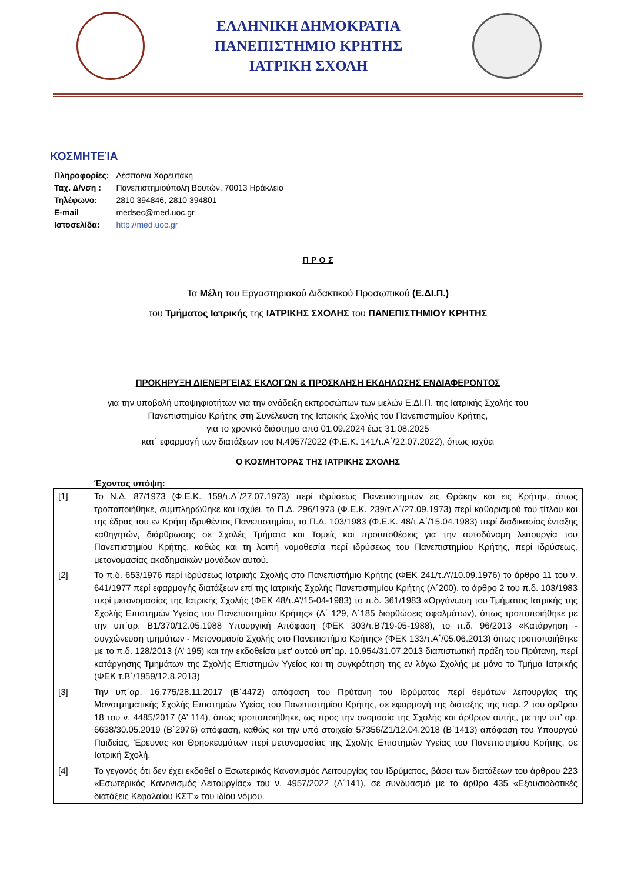ΕΛΛΗΝΙΚΗ ΔΗΜΟΚΡΑΤΙΑ
ΠΑΝΕΠΙΣΤΗΜΙΟ ΚΡΗΤΗΣ
ΙΑΤΡΙΚΗ ΣΧΟΛΗ
ΚΟΣΜΗΤΕΊΑ
| Πληροφορίες: | Δέσποινα Χορευτάκη |
| Ταχ. Δ/νση : | Πανεπιστημιούπολη Βουτών, 70013 Ηράκλειο |
| Τηλέφωνο: | 2810 394846, 2810 394801 |
| E-mail | medsec@med.uoc.gr |
| Ιστοσελίδα: | http://med.uoc.gr |
Π Ρ Ο Σ
Τα Μέλη του Εργαστηριακού Διδακτικού Προσωπικού (Ε.ΔΙ.Π.)
του Τμήματος Ιατρικής της ΙΑΤΡΙΚΗΣ ΣΧΟΛΗΣ του ΠΑΝΕΠΙΣΤΗΜΙΟΥ ΚΡΗΤΗΣ
ΠΡΟΚΗΡΥΞΗ ΔΙΕΝΕΡΓΕΙΑΣ ΕΚΛΟΓΩΝ & ΠΡΟΣΚΛΗΣΗ ΕΚΔΗΛΩΣΗΣ ΕΝΔΙΑΦΕΡΟΝΤΟΣ
για την υποβολή υποψηφιοτήτων για την ανάδειξη εκπροσώπων των μελών Ε.ΔΙ.Π. της Ιατρικής Σχολής του
Πανεπιστημίου Κρήτης στη Συνέλευση της Ιατρικής Σχολής του Πανεπιστημίου Κρήτης,
για το χρονικό διάστημα από 01.09.2024 έως 31.08.2025
κατ΄ εφαρμογή των διατάξεων του Ν.4957/2022 (Φ.Ε.Κ. 141/τ.Α΄/22.07.2022), όπως ισχύει
Ο ΚΟΣΜΗΤΟΡΑΣ ΤΗΣ ΙΑΤΡΙΚΗΣ ΣΧΟΛΗΣ
Έχοντας υπόψη:
| [1] | Το Ν.Δ. 87/1973 (Φ.Ε.Κ. 159/τ.Α΄/27.07.1973) περί ιδρύσεως Πανεπιστημίων εις Θράκην και εις Κρήτην, όπως τροποποιήθηκε, συμπληρώθηκε και ισχύει, το Π.Δ. 296/1973 (Φ.Ε.Κ. 239/τ.Α΄/27.09.1973) περί καθορισμού του τίτλου και της έδρας του εν Κρήτη ιδρυθέντος Πανεπιστημίου, το Π.Δ. 103/1983 (Φ.Ε.Κ. 48/τ.Α΄/15.04.1983) περί διαδικασίας ένταξης καθηγητών, διάρθρωσης σε Σχολές Τμήματα και Τομείς και προϋποθέσεις για την αυτοδύναμη λειτουργία του Πανεπιστημίου Κρήτης, καθώς και τη λοιπή νομοθεσία περί ιδρύσεως του Πανεπιστημίου Κρήτης, περί ιδρύσεως, μετονομασίας ακαδημαϊκών μονάδων αυτού. |
| [2] | Το π.δ. 653/1976 περί ιδρύσεως Ιατρικής Σχολής στο Πανεπιστήμιο Κρήτης (ΦΕΚ 241/τ.Α’/10.09.1976) το άρθρο 11 του ν. 641/1977 περί εφαρμογής διατάξεων επί της Ιατρικής Σχολής Πανεπιστημίου Κρήτης (Α΄200), το άρθρο 2 του π.δ. 103/1983 περί μετονομασίας της Ιατρικής Σχολής (ΦΕΚ 48/τ.Α’/15-04-1983) το π.δ. 361/1983 «Οργάνωση του Τμήματος Ιατρικής της Σχολής Επιστημών Υγείας του Πανεπιστημίου Κρήτης» (Α΄ 129, Α΄185 διορθώσεις σφαλμάτων), όπως τροποποιήθηκε με την υπ΄αρ. Β1/370/12.05.1988 Υπουργική Απόφαση (ΦΕΚ 303/τ.Β’/19-05-1988), το π.δ. 96/2013 «Κατάργηση - συγχώνευση τμημάτων - Μετονομασία Σχολής στο Πανεπιστήμιο Κρήτης» (ΦΕΚ 133/τ.Α΄/05.06.2013) όπως τροποποιήθηκε με το π.δ. 128/2013 (Α’ 195) και την εκδοθείσα μετ’ αυτού υπ΄αρ. 10.954/31.07.2013 διαπιστωτική πράξη του Πρύτανη, περί κατάργησης Τμημάτων της Σχολής Επιστημών Υγείας και τη συγκρότηση της εν λόγω Σχολής με μόνο το Τμήμα Ιατρικής (ΦΕΚ τ.Β΄/1959/12.8.2013) |
| [3] | Την υπ΄αρ. 16.775/28.11.2017 (Β΄4472) απόφαση του Πρύτανη του Ιδρύματος περί θεμάτων λειτουργίας της Μονοτμηματικής Σχολής Επιστημών Υγείας του Πανεπιστημίου Κρήτης, σε εφαρμογή της διάταξης της παρ. 2 του άρθρου 18 του ν. 4485/2017 (Α’ 114), όπως τροποποιήθηκε, ως προς την ονομασία της Σχολής και άρθρων αυτής, με την υπ’ αρ. 6638/30.05.2019 (Β΄2976) απόφαση, καθώς και την υπό στοιχεία 57356/Ζ1/12.04.2018 (Β΄1413) απόφαση του Υπουργού Παιδείας, Έρευνας και Θρησκευμάτων περί μετονομασίας της Σχολής Επιστημών Υγείας του Πανεπιστημίου Κρήτης, σε Ιατρική Σχολή. |
| [4] | Το γεγονός ότι δεν έχει εκδοθεί ο Εσωτερικός Κανονισμός Λειτουργίας του Ιδρύματος, βάσει των διατάξεων του άρθρου 223 «Εσωτερικός Κανονισμός Λειτουργίας» του ν. 4957/2022 (Α΄141), σε συνδυασμό με το άρθρο 435 «Εξουσιοδοτικές διατάξεις Κεφαλαίου ΚΣΤ’» του ιδίου νόμου. |